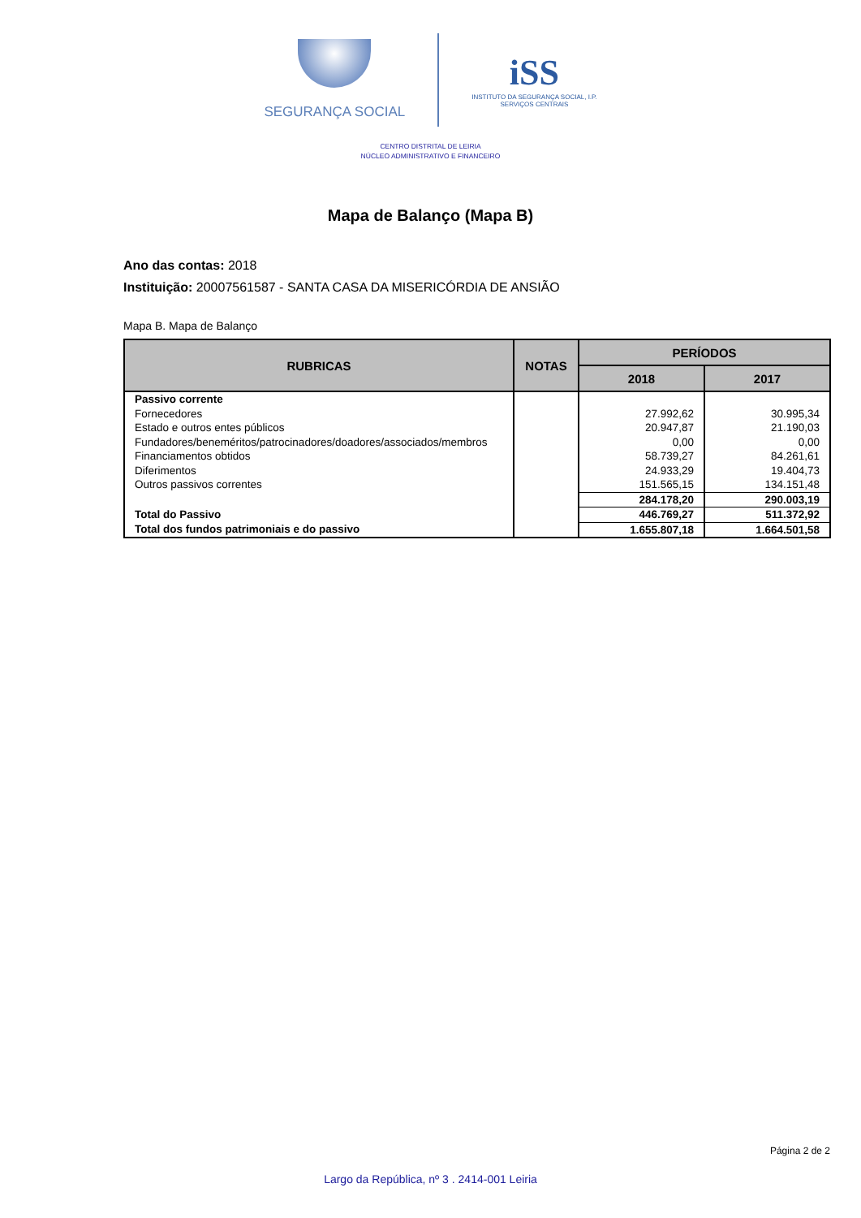SEGURANÇA SOCIAL
iSS
INSTITUTO DA SEGURANÇA SOCIAL, I.P.
SERVIÇOS CENTRAIS
CENTRO DISTRITAL DE LEIRIA
NÚCLEO ADMINISTRATIVO E FINANCEIRO
Mapa de Balanço (Mapa B)
Ano das contas: 2018
Instituição: 20007561587 - SANTA CASA DA MISERICÓRDIA DE ANSIÃO
Mapa B. Mapa de Balanço
| RUBRICAS | NOTAS | PERÍODOS | |
| --- | --- | --- | --- |
| | | 2018 | 2017 |
| Passivo corrente | | | |
| Fornecedores | | 27.992,62 | 30.995,34 |
| Estado e outros entes públicos | | 20.947,87 | 21.190,03 |
| Fundadores/beneméritos/patrocinadores/doadores/associados/membros | | 0,00 | 0,00 |
| Financiamentos obtidos | | 58.739,27 | 84.261,61 |
| Diferimentos | | 24.933,29 | 19.404,73 |
| Outros passivos correntes | | 151.565,15 | 134.151,48 |
| | | 284.178,20 | 290.003,19 |
| Total do Passivo | | 446.769,27 | 511.372,92 |
| Total dos fundos patrimoniais e do passivo | | 1.655.807,18 | 1.664.501,58 |
Página 2 de 2
Largo da República, nº 3 . 2414-001 Leiria